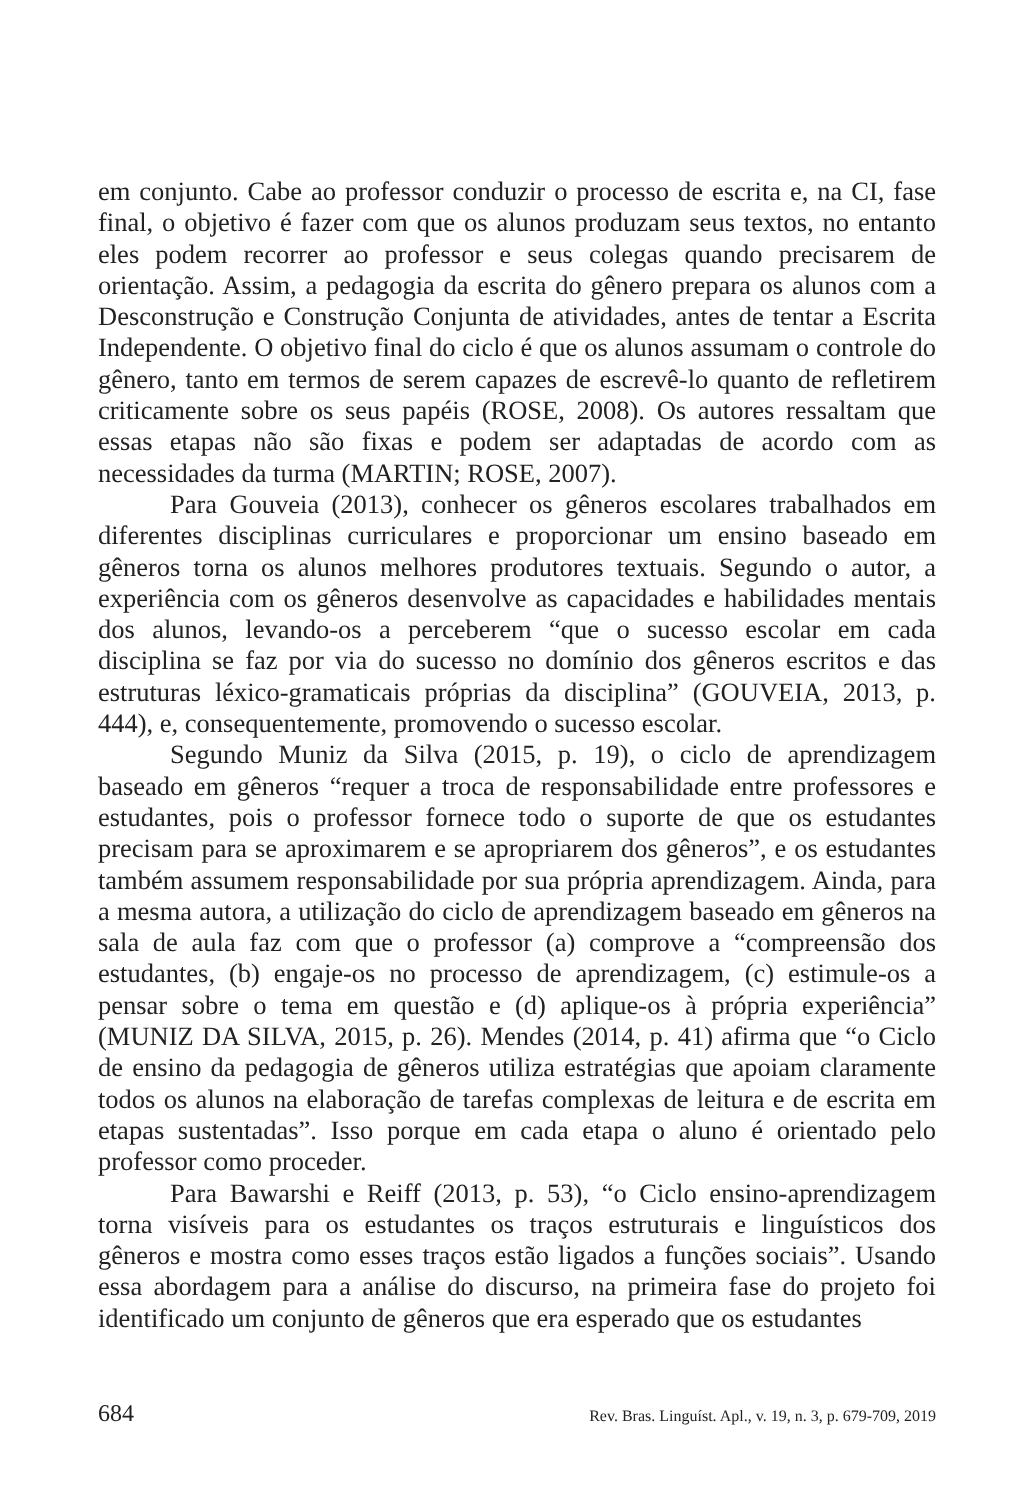em conjunto. Cabe ao professor conduzir o processo de escrita e, na CI, fase final, o objetivo é fazer com que os alunos produzam seus textos, no entanto eles podem recorrer ao professor e seus colegas quando precisarem de orientação. Assim, a pedagogia da escrita do gênero prepara os alunos com a Desconstrução e Construção Conjunta de atividades, antes de tentar a Escrita Independente. O objetivo final do ciclo é que os alunos assumam o controle do gênero, tanto em termos de serem capazes de escrevê-lo quanto de refletirem criticamente sobre os seus papéis (ROSE, 2008). Os autores ressaltam que essas etapas não são fixas e podem ser adaptadas de acordo com as necessidades da turma (MARTIN; ROSE, 2007).
Para Gouveia (2013), conhecer os gêneros escolares trabalhados em diferentes disciplinas curriculares e proporcionar um ensino baseado em gêneros torna os alunos melhores produtores textuais. Segundo o autor, a experiência com os gêneros desenvolve as capacidades e habilidades mentais dos alunos, levando-os a perceberem “que o sucesso escolar em cada disciplina se faz por via do sucesso no domínio dos gêneros escritos e das estruturas léxico-gramaticais próprias da disciplina” (GOUVEIA, 2013, p. 444), e, consequentemente, promovendo o sucesso escolar.
Segundo Muniz da Silva (2015, p. 19), o ciclo de aprendizagem baseado em gêneros “requer a troca de responsabilidade entre professores e estudantes, pois o professor fornece todo o suporte de que os estudantes precisam para se aproximarem e se apropriarem dos gêneros”, e os estudantes também assumem responsabilidade por sua própria aprendizagem. Ainda, para a mesma autora, a utilização do ciclo de aprendizagem baseado em gêneros na sala de aula faz com que o professor (a) comprove a “compreensão dos estudantes, (b) engaje-os no processo de aprendizagem, (c) estimule-os a pensar sobre o tema em questão e (d) aplique-os à própria experiência” (MUNIZ DA SILVA, 2015, p. 26). Mendes (2014, p. 41) afirma que “o Ciclo de ensino da pedagogia de gêneros utiliza estratégias que apoiam claramente todos os alunos na elaboração de tarefas complexas de leitura e de escrita em etapas sustentadas”. Isso porque em cada etapa o aluno é orientado pelo professor como proceder.
Para Bawarshi e Reiff (2013, p. 53), “o Ciclo ensino-aprendizagem torna visíveis para os estudantes os traços estruturais e linguísticos dos gêneros e mostra como esses traços estão ligados a funções sociais”. Usando essa abordagem para a análise do discurso, na primeira fase do projeto foi identificado um conjunto de gêneros que era esperado que os estudantes
684 Rev. Bras. Linguíst. Apl., v. 19, n. 3, p. 679-709, 2019